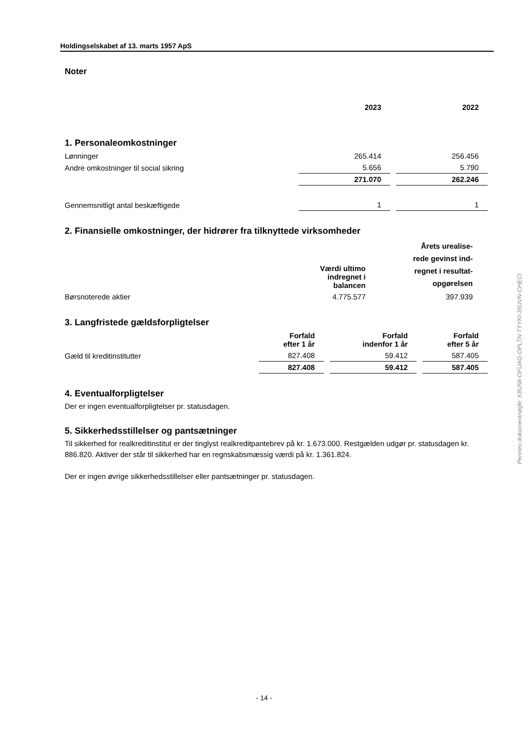Holdingselskabet af 13. marts 1957 ApS
Noter
| | 2023 | 2022 |
1. Personaleomkostninger
| Lønninger | 265.414 | 256.456 |
| Andre omkostninger til social sikring | 5.656 | 5.790 |
| | 271.070 | 262.246 |
| Gennemsnitligt antal beskæftigede | 1 | 1 |
2. Finansielle omkostninger, der hidrører fra tilknyttede virksomheder
| | Værdi ultimo indregnet i balancen | Årets urealise- rede gevinst ind- regnet i resultat- opgørelsen |
| Børsnoterede aktier | 4.775.577 | 397.939 |
3. Langfristede gældsforpligtelser
| | Forfald efter 1 år | Forfald indenfor 1 år | Forfald efter 5 år |
| Gæld til kreditinstitutter | 827.408 | 59.412 | 587.405 |
| | 827.408 | 59.412 | 587.405 |
4. Eventualforpligtelser
Der er ingen eventualforpligtelser pr. statusdagen.
5. Sikkerhedsstillelser og pantsætninger
Til sikkerhed for realkreditinstitut er der tinglyst realkreditpantebrev på kr. 1.673.000. Restgælden udgør pr. statusdagen kr. 886.820. Aktiver der står til sikkerhed har en regnskabsmæssig værdi på kr. 1.361.824.
Der er ingen øvrige sikkerhedsstillelser eller pantsætninger pr. statusdagen.
Penneo dokumentnøgle: K8U58-OFUAG-OPLTN-TYYKI-35UVN-CHECI
- 14 -